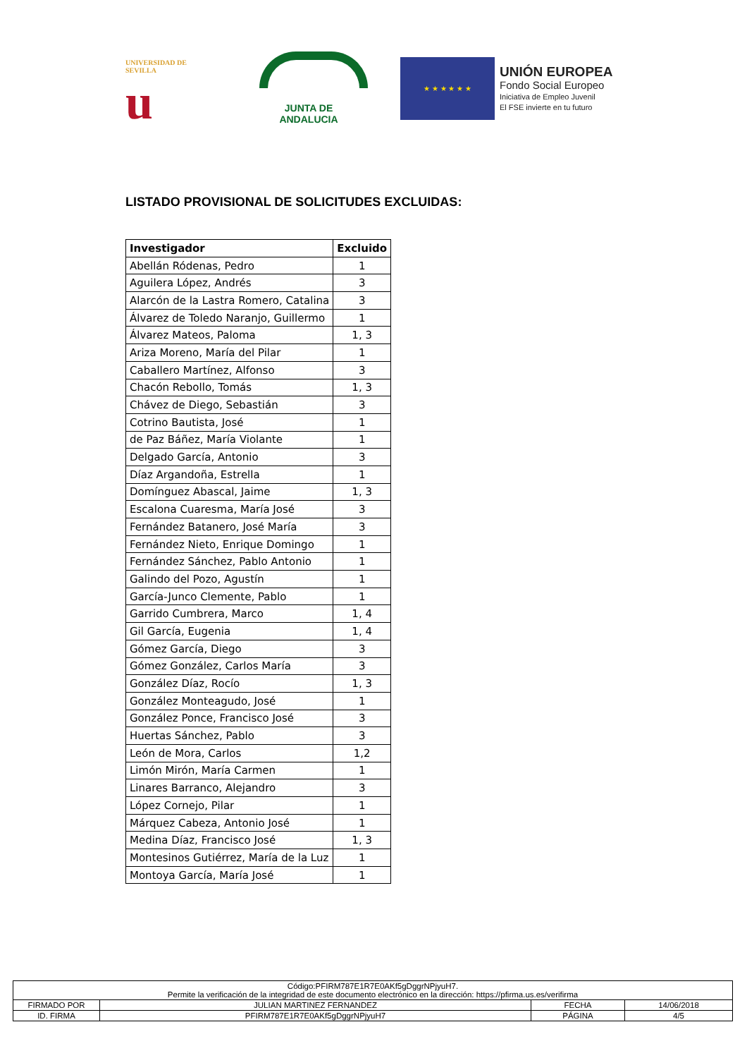UNIVERSIDAD DE SEVILLA
u
JUNTA DE ANDALUCIA
★ ★ ★ ★ ★ ★
UNIÓN EUROPEA
Fondo Social Europeo
Iniciativa de Empleo Juvenil
El FSE invierte en tu futuro
LISTADO PROVISIONAL DE SOLICITUDES EXCLUIDAS:
| Investigador | Excluido |
| --- | --- |
| Abellán Ródenas, Pedro | 1 |
| Aguilera López, Andrés | 3 |
| Alarcón de la Lastra Romero, Catalina | 3 |
| Álvarez de Toledo Naranjo, Guillermo | 1 |
| Álvarez Mateos, Paloma | 1, 3 |
| Ariza Moreno, María del Pilar | 1 |
| Caballero Martínez, Alfonso | 3 |
| Chacón Rebollo, Tomás | 1, 3 |
| Chávez de Diego, Sebastián | 3 |
| Cotrino Bautista, José | 1 |
| de Paz Báñez, María Violante | 1 |
| Delgado García, Antonio | 3 |
| Díaz Argandoña, Estrella | 1 |
| Domínguez Abascal, Jaime | 1, 3 |
| Escalona Cuaresma, María José | 3 |
| Fernández Batanero, José María | 3 |
| Fernández Nieto, Enrique Domingo | 1 |
| Fernández Sánchez, Pablo Antonio | 1 |
| Galindo del Pozo, Agustín | 1 |
| García-Junco Clemente, Pablo | 1 |
| Garrido Cumbrera, Marco | 1, 4 |
| Gil García, Eugenia | 1, 4 |
| Gómez García, Diego | 3 |
| Gómez González, Carlos María | 3 |
| González Díaz, Rocío | 1, 3 |
| González Monteagudo, José | 1 |
| González Ponce, Francisco José | 3 |
| Huertas Sánchez, Pablo | 3 |
| León de Mora, Carlos | 1,2 |
| Limón Mirón, María Carmen | 1 |
| Linares Barranco, Alejandro | 3 |
| López Cornejo, Pilar | 1 |
| Márquez Cabeza, Antonio José | 1 |
| Medina Díaz, Francisco José | 1, 3 |
| Montesinos Gutiérrez, María de la Luz | 1 |
| Montoya García, María José | 1 |
| Código:PFIRM787E1R7E0AKf5gDggrNPjyuH7. Permite la verificación de la integridad de este documento electrónico en la dirección: https://pfirma.us.es/verifirma | | | |
| FIRMADO POR | JULIAN MARTINEZ FERNANDEZ | FECHA | 14/06/2018 |
| ID. FIRMA | PFIRM787E1R7E0AKf5gDggrNPjyuH7 | PÁGINA | 4/5 |